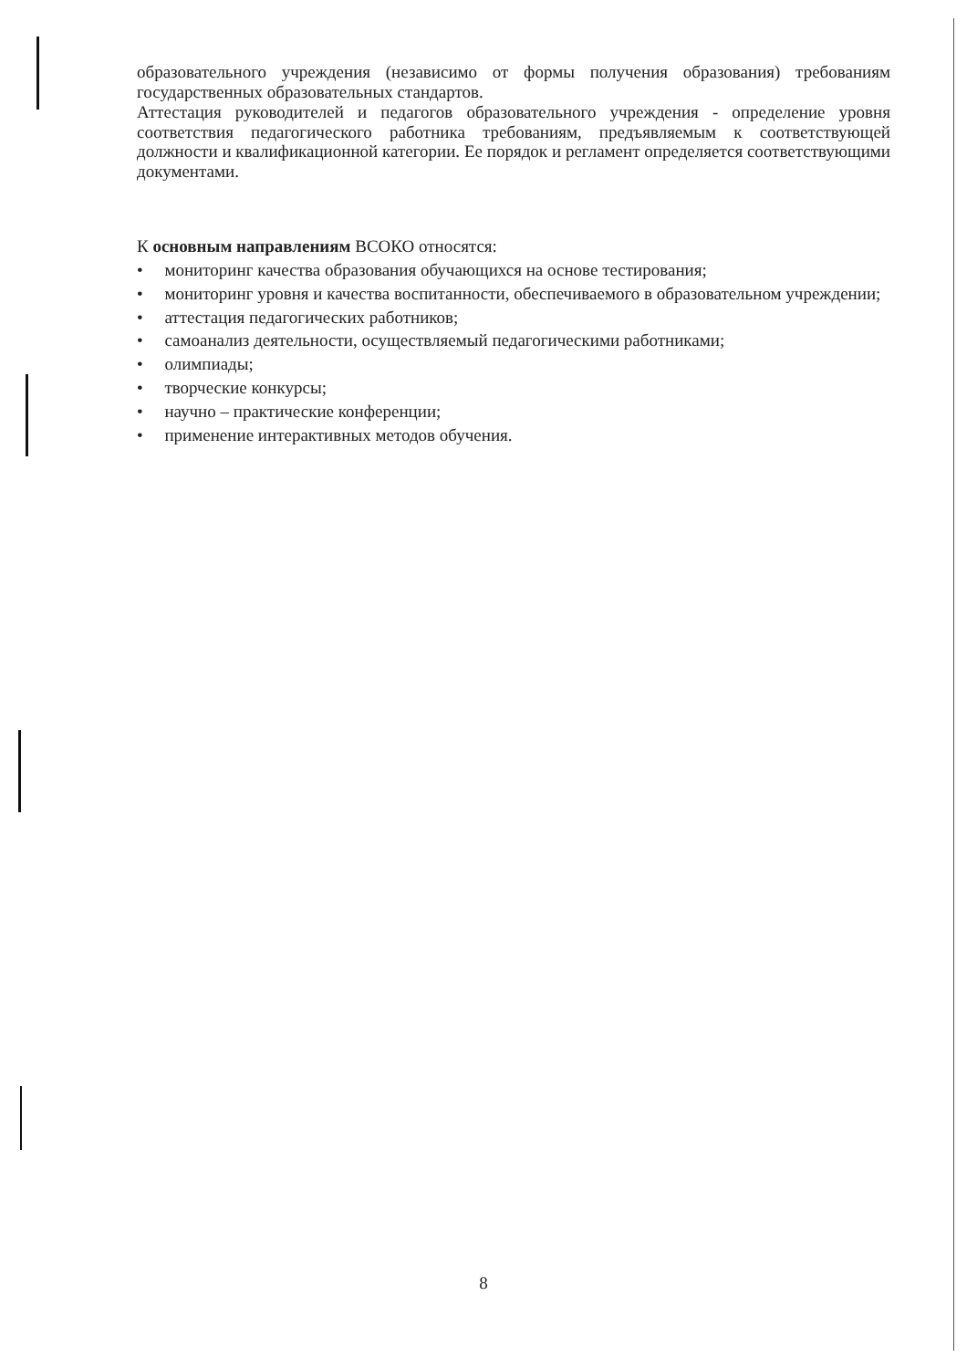образовательного учреждения (независимо от формы получения образования) требованиям государственных образовательных стандартов.
Аттестация руководителей и педагогов образовательного учреждения - определение уровня соответствия педагогического работника требованиям, предъявляемым к соответствующей должности и квалификационной категории. Ее порядок и регламент определяется соответствующими документами.
К основным направлениям ВСОКО относятся:
• мониторинг качества образования обучающихся на основе тестирования;
• мониторинг уровня и качества воспитанности, обеспечиваемого в образовательном учреждении;
• аттестация педагогических работников;
• самоанализ деятельности, осуществляемый педагогическими работниками;
• олимпиады;
• творческие конкурсы;
• научно – практические конференции;
• применение интерактивных методов обучения.
8